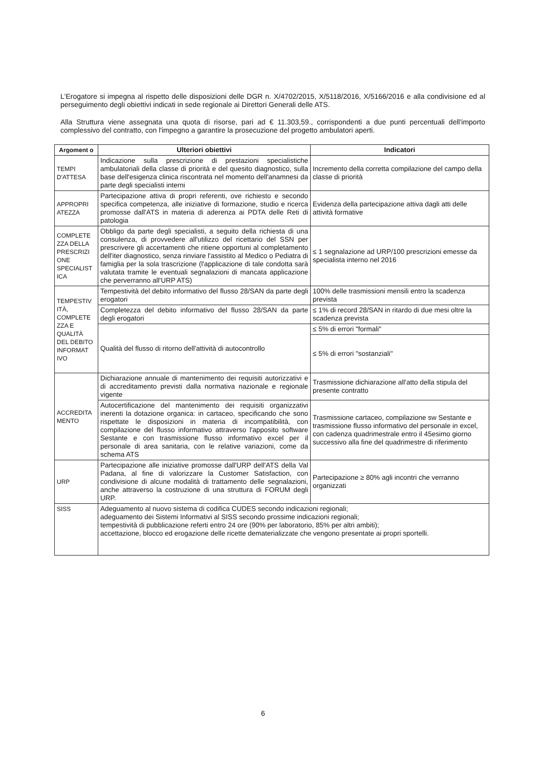L'Erogatore si impegna al rispetto delle disposizioni delle DGR n. X/4702/2015, X/5118/2016, X/5166/2016 e alla condivisione ed al perseguimento degli obiettivi indicati in sede regionale ai Direttori Generali delle ATS.
Alla Struttura viene assegnata una quota di risorse, pari ad € 11.303,59., corrispondenti a due punti percentuali dell'importo complessivo del contratto, con l'impegno a garantire la prosecuzione del progetto ambulatori aperti.
| Argoment o | Ulteriori obiettivi | Indicatori |
| --- | --- | --- |
| TEMPI D'ATTESA | Indicazione sulla prescrizione di prestazioni specialistiche ambulatoriali della classe di priorità e del quesito diagnostico, sulla base dell'esigenza clinica riscontrata nel momento dell'anamnesi da parte degli specialisti interni | Incremento della corretta compilazione del campo della classe di priorità |
| APPROPRI ATEZZA | Partecipazione attiva di propri referenti, ove richiesto e secondo specifica competenza, alle iniziative di formazione, studio e ricerca promosse dall'ATS in materia di aderenza ai PDTA delle Reti di patologia | Evidenza della partecipazione attiva dagli atti delle attività formative |
| COMPLETE ZZA DELLA PRESCRIZI ONE SPECIALIST ICA | Obbligo da parte degli specialisti, a seguito della richiesta di una consulenza, di provvedere all'utilizzo del ricettario del SSN per prescrivere gli accertamenti che ritiene opportuni al completamento dell'iter diagnostico, senza rinviare l'assistito al Medico o Pediatra di famiglia per la sola trascrizione (l'applicazione di tale condotta sarà valutata tramite le eventuali segnalazioni di mancata applicazione che perverranno all'URP ATS) | ≤ 1 segnalazione ad URP/100 prescrizioni emesse da specialista interno nel 2016 |
| TEMPESTIV ITÀ, COMPLETE ZZA E QUALITÀ DEL DEBITO INFORMAT IVO | Tempestività del debito informativo del flusso 28/SAN da parte degli erogatori | 100% delle trasmissioni mensili entro la scadenza prevista |
| | Completezza del debito informativo del flusso 28/SAN da parte degli erogatori | ≤ 1% di record 28/SAN in ritardo di due mesi oltre la scadenza prevista |
| | Qualità del flusso di ritorno dell'attività di autocontrollo | ≤ 5% di errori "formali" |
| | | ≤ 5% di errori "sostanziali" |
| ACCREDITA MENTO | Dichiarazione annuale di mantenimento dei requisiti autorizzativi e di accreditamento previsti dalla normativa nazionale e regionale vigente | Trasmissione dichiarazione all'atto della stipula del presente contratto |
| | Autocertificazione del mantenimento dei requisiti organizzativi inerenti la dotazione organica: in cartaceo, specificando che sono rispettate le disposizioni in materia di incompatibilità, con compilazione del flusso informativo attraverso l'apposito software Sestante e con trasmissione flusso informativo excel per il personale di area sanitaria, con le relative variazioni, come da schema ATS | Trasmissione cartaceo, compilazione sw Sestante e trasmissione flusso informativo del personale in excel, con cadenza quadrimestrale entro il 45esimo giorno successivo alla fine del quadrimestre di riferimento |
| URP | Partecipazione alle iniziative promosse dall'URP dell'ATS della Val Padana, al fine di valorizzare la Customer Satisfaction, con condivisione di alcune modalità di trattamento delle segnalazioni, anche attraverso la costruzione di una struttura di FORUM degli URP. | Partecipazione ≥ 80% agli incontri che verranno organizzati |
| SISS | Adeguamento al nuovo sistema di codifica CUDES secondo indicazioni regionali; adeguamento dei Sistemi Informativi al SISS secondo prossime indicazioni regionali; tempestività di pubblicazione referti entro 24 ore (90% per laboratorio, 85% per altri ambiti); accettazione, blocco ed erogazione delle ricette dematerializzate che vengono presentate ai propri sportelli. | |
6